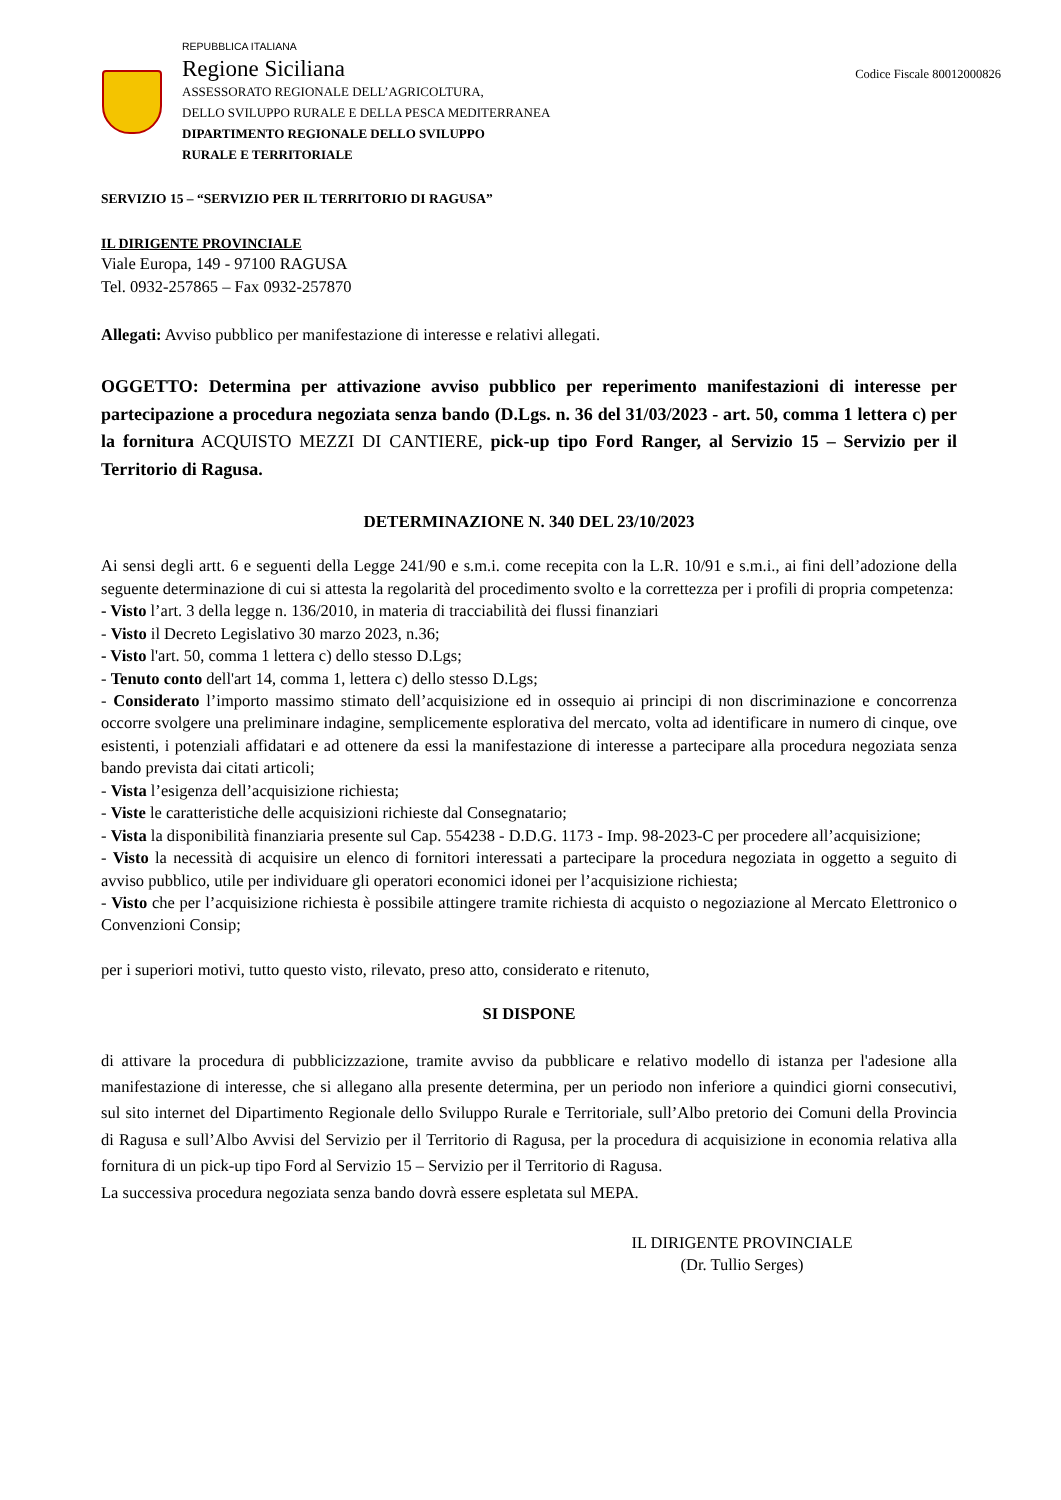REPUBBLICA ITALIANA
Regione Siciliana
ASSESSORATO REGIONALE DELL’AGRICOLTURA,
DELLO SVILUPPO RURALE E DELLA PESCA MEDITERRANEA
DIPARTIMENTO REGIONALE DELLO SVILUPPO
RURALE E TERRITORIALE
Codice Fiscale 80012000826
SERVIZIO 15 – “SERVIZIO PER IL TERRITORIO DI RAGUSA”
IL DIRIGENTE PROVINCIALE
Viale Europa, 149 - 97100 RAGUSA
Tel. 0932-257865 – Fax 0932-257870
Allegati: Avviso pubblico per manifestazione di interesse e relativi allegati.
OGGETTO: Determina per attivazione avviso pubblico per reperimento manifestazioni di interesse per partecipazione a procedura negoziata senza bando (D.Lgs. n. 36 del 31/03/2023 - art. 50, comma 1 lettera c) per la fornitura ACQUISTO MEZZI DI CANTIERE, pick-up tipo Ford Ranger, al Servizio 15 – Servizio per il Territorio di Ragusa.
DETERMINAZIONE N. 340 DEL 23/10/2023
Ai sensi degli artt. 6 e seguenti della Legge 241/90 e s.m.i. come recepita con la L.R. 10/91 e s.m.i., ai fini dell’adozione della seguente determinazione di cui si attesta la regolarità del procedimento svolto e la correttezza per i profili di propria competenza:
- Visto l’art. 3 della legge n. 136/2010, in materia di tracciabilità dei flussi finanziari
- Visto il Decreto Legislativo 30 marzo 2023, n.36;
- Visto l'art. 50, comma 1 lettera c) dello stesso D.Lgs;
- Tenuto conto dell'art 14, comma 1, lettera c) dello stesso D.Lgs;
- Considerato l’importo massimo stimato dell’acquisizione ed in ossequio ai principi di non discriminazione e concorrenza occorre svolgere una preliminare indagine, semplicemente esplorativa del mercato, volta ad identificare in numero di cinque, ove esistenti, i potenziali affidatari e ad ottenere da essi la manifestazione di interesse a partecipare alla procedura negoziata senza bando prevista dai citati articoli;
- Vista l’esigenza dell’acquisizione richiesta;
- Viste le caratteristiche delle acquisizioni richieste dal Consegnatario;
- Vista la disponibilità finanziaria presente sul Cap. 554238 - D.D.G. 1173 - Imp. 98-2023-C per procedere all’acquisizione;
- Visto la necessità di acquisire un elenco di fornitori interessati a partecipare la procedura negoziata in oggetto a seguito di avviso pubblico, utile per individuare gli operatori economici idonei per l’acquisizione richiesta;
- Visto che per l’acquisizione richiesta è possibile attingere tramite richiesta di acquisto o negoziazione al Mercato Elettronico o Convenzioni Consip;
per i superiori motivi, tutto questo visto, rilevato, preso atto, considerato e ritenuto,
SI DISPONE
di attivare la procedura di pubblicizzazione, tramite avviso da pubblicare e relativo modello di istanza per l'adesione alla manifestazione di interesse, che si allegano alla presente determina, per un periodo non inferiore a quindici giorni consecutivi, sul sito internet del Dipartimento Regionale dello Sviluppo Rurale e Territoriale, sull’Albo pretorio dei Comuni della Provincia di Ragusa e sull’Albo Avvisi del Servizio per il Territorio di Ragusa, per la procedura di acquisizione in economia relativa alla fornitura di un pick-up tipo Ford al Servizio 15 – Servizio per il Territorio di Ragusa.
La successiva procedura negoziata senza bando dovrà essere espletata sul MEPA.
IL DIRIGENTE PROVINCIALE
(Dr. Tullio Serges)